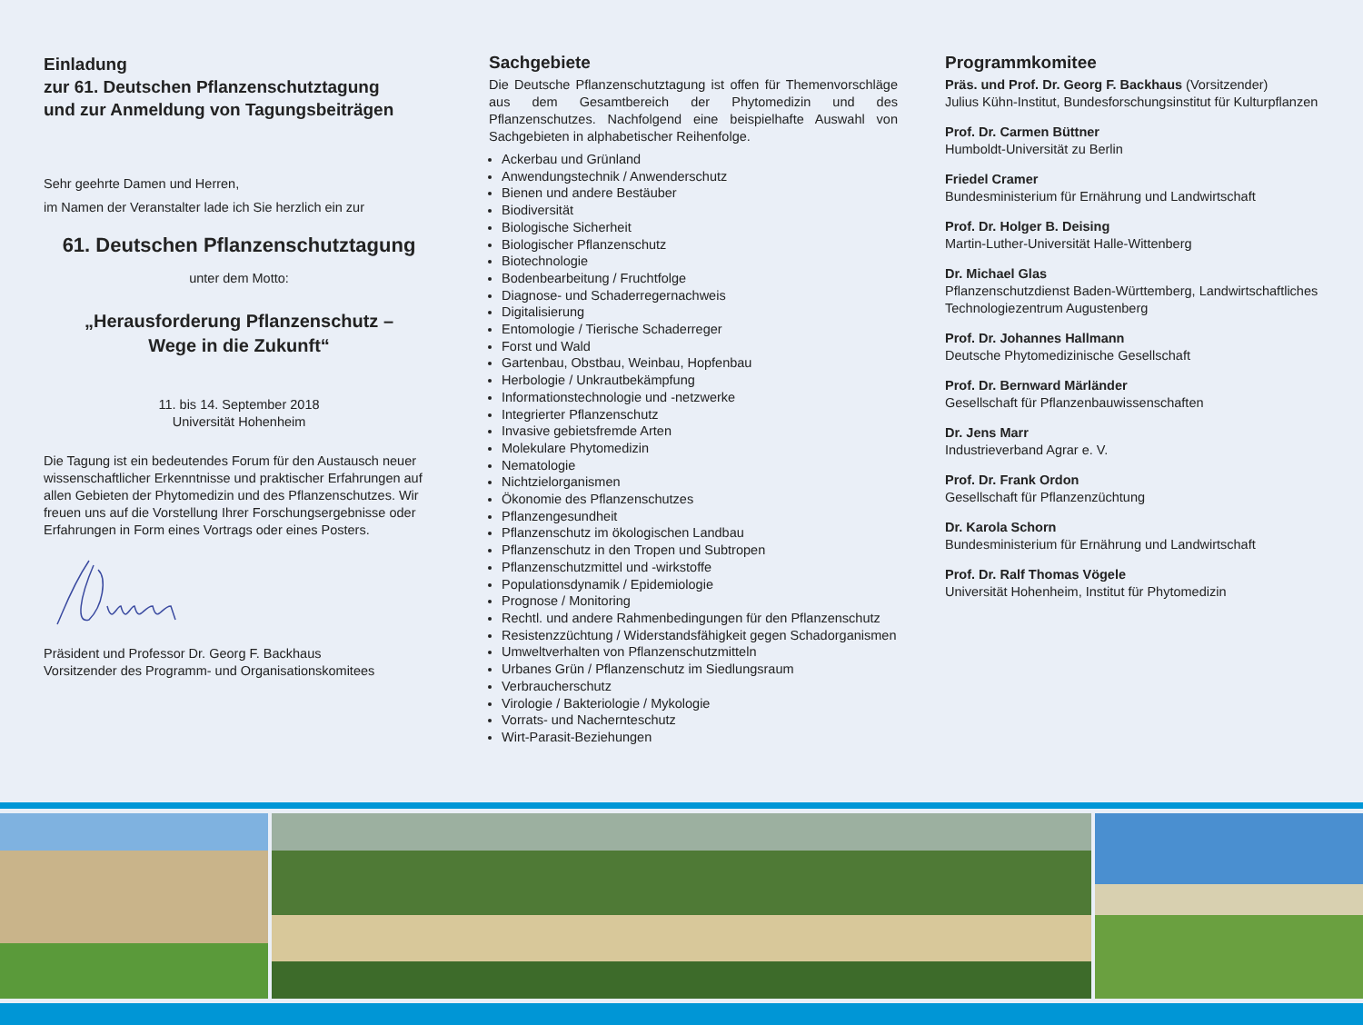Einladung
zur 61. Deutschen Pflanzenschutztagung
und zur Anmeldung von Tagungsbeiträgen
Sehr geehrte Damen und Herren,
im Namen der Veranstalter lade ich Sie herzlich ein zur
61. Deutschen Pflanzenschutztagung
unter dem Motto:
„Herausforderung Pflanzenschutz –
Wege in die Zukunft“
11. bis 14. September 2018
Universität Hohenheim
Die Tagung ist ein bedeutendes Forum für den Austausch neuer wissenschaftlicher Erkenntnisse und praktischer Erfahrungen auf allen Gebieten der Phytomedizin und des Pflanzenschutzes. Wir freuen uns auf die Vorstellung Ihrer Forschungsergebnisse oder Erfahrungen in Form eines Vortrags oder eines Posters.
Präsident und Professor Dr. Georg F. Backhaus
Vorsitzender des Programm- und Organisationskomitees
Sachgebiete
Die Deutsche Pflanzenschutztagung ist offen für Themenvorschläge aus dem Gesamtbereich der Phytomedizin und des Pflanzenschutzes. Nachfolgend eine beispielhafte Auswahl von Sachgebieten in alphabetischer Reihenfolge.
Ackerbau und Grünland
Anwendungstechnik / Anwenderschutz
Bienen und andere Bestäuber
Biodiversität
Biologische Sicherheit
Biologischer Pflanzenschutz
Biotechnologie
Bodenbearbeitung / Fruchtfolge
Diagnose- und Schaderregernachweis
Digitalisierung
Entomologie / Tierische Schaderreger
Forst und Wald
Gartenbau, Obstbau, Weinbau, Hopfenbau
Herbologie / Unkrautbekämpfung
Informationstechnologie und -netzwerke
Integrierter Pflanzenschutz
Invasive gebietsfremde Arten
Molekulare Phytomedizin
Nematologie
Nichtzielorganismen
Ökonomie des Pflanzenschutzes
Pflanzengesundheit
Pflanzenschutz im ökologischen Landbau
Pflanzenschutz in den Tropen und Subtropen
Pflanzenschutzmittel und -wirkstoffe
Populationsdynamik / Epidemiologie
Prognose / Monitoring
Rechtl. und andere Rahmenbedingungen für den Pflanzenschutz
Resistenzzüchtung / Widerstandsfähigkeit gegen Schadorganismen
Umweltverhalten von Pflanzenschutzmitteln
Urbanes Grün / Pflanzenschutz im Siedlungsraum
Verbraucherschutz
Virologie / Bakteriologie / Mykologie
Vorrats- und Nachernteschutz
Wirt-Parasit-Beziehungen
Programmkomitee
Präs. und Prof. Dr. Georg F. Backhaus (Vorsitzender)
Julius Kühn-Institut, Bundesforschungsinstitut für Kulturpflanzen
Prof. Dr. Carmen Büttner
Humboldt-Universität zu Berlin
Friedel Cramer
Bundesministerium für Ernährung und Landwirtschaft
Prof. Dr. Holger B. Deising
Martin-Luther-Universität Halle-Wittenberg
Dr. Michael Glas
Pflanzenschutzdienst Baden-Württemberg, Landwirtschaftliches Technologiezentrum Augustenberg
Prof. Dr. Johannes Hallmann
Deutsche Phytomedizinische Gesellschaft
Prof. Dr. Bernward Märländer
Gesellschaft für Pflanzenbauwissenschaften
Dr. Jens Marr
Industrieverband Agrar e. V.
Prof. Dr. Frank Ordon
Gesellschaft für Pflanzenzüchtung
Dr. Karola Schorn
Bundesministerium für Ernährung und Landwirtschaft
Prof. Dr. Ralf Thomas Vögele
Universität Hohenheim, Institut für Phytomedizin